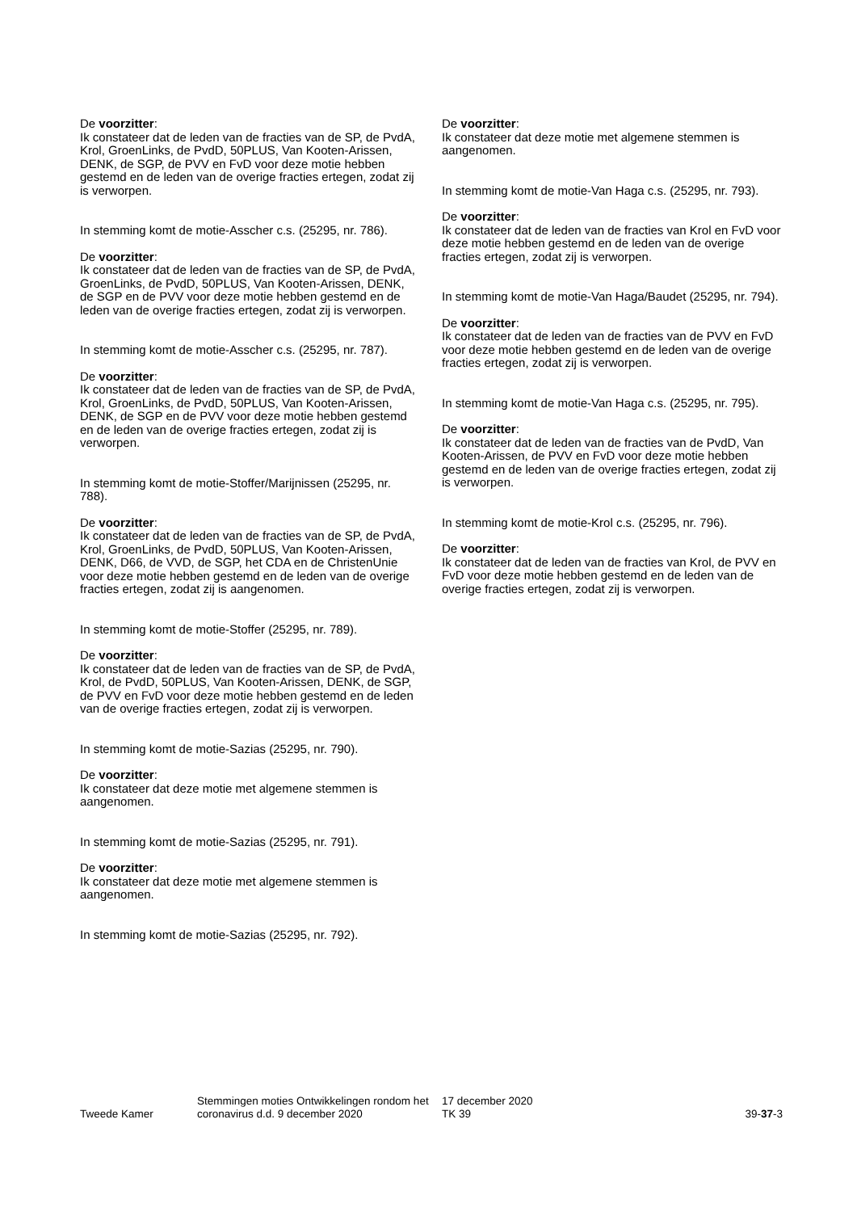De voorzitter:
Ik constateer dat de leden van de fracties van de SP, de PvdA, Krol, GroenLinks, de PvdD, 50PLUS, Van Kooten-Arissen, DENK, de SGP, de PVV en FvD voor deze motie hebben gestemd en de leden van de overige fracties ertegen, zodat zij is verworpen.
In stemming komt de motie-Asscher c.s. (25295, nr. 786).
De voorzitter:
Ik constateer dat de leden van de fracties van de SP, de PvdA, GroenLinks, de PvdD, 50PLUS, Van Kooten-Arissen, DENK, de SGP en de PVV voor deze motie hebben gestemd en de leden van de overige fracties ertegen, zodat zij is verworpen.
In stemming komt de motie-Asscher c.s. (25295, nr. 787).
De voorzitter:
Ik constateer dat de leden van de fracties van de SP, de PvdA, Krol, GroenLinks, de PvdD, 50PLUS, Van Kooten-Arissen, DENK, de SGP en de PVV voor deze motie hebben gestemd en de leden van de overige fracties ertegen, zodat zij is verworpen.
In stemming komt de motie-Stoffer/Marijnissen (25295, nr. 788).
De voorzitter:
Ik constateer dat de leden van de fracties van de SP, de PvdA, Krol, GroenLinks, de PvdD, 50PLUS, Van Kooten-Arissen, DENK, D66, de VVD, de SGP, het CDA en de ChristenUnie voor deze motie hebben gestemd en de leden van de overige fracties ertegen, zodat zij is aangenomen.
In stemming komt de motie-Stoffer (25295, nr. 789).
De voorzitter:
Ik constateer dat de leden van de fracties van de SP, de PvdA, Krol, de PvdD, 50PLUS, Van Kooten-Arissen, DENK, de SGP, de PVV en FvD voor deze motie hebben gestemd en de leden van de overige fracties ertegen, zodat zij is verworpen.
In stemming komt de motie-Sazias (25295, nr. 790).
De voorzitter:
Ik constateer dat deze motie met algemene stemmen is aangenomen.
In stemming komt de motie-Sazias (25295, nr. 791).
De voorzitter:
Ik constateer dat deze motie met algemene stemmen is aangenomen.
In stemming komt de motie-Sazias (25295, nr. 792).
De voorzitter:
Ik constateer dat deze motie met algemene stemmen is aangenomen.
In stemming komt de motie-Van Haga c.s. (25295, nr. 793).
De voorzitter:
Ik constateer dat de leden van de fracties van Krol en FvD voor deze motie hebben gestemd en de leden van de overige fracties ertegen, zodat zij is verworpen.
In stemming komt de motie-Van Haga/Baudet (25295, nr. 794).
De voorzitter:
Ik constateer dat de leden van de fracties van de PVV en FvD voor deze motie hebben gestemd en de leden van de overige fracties ertegen, zodat zij is verworpen.
In stemming komt de motie-Van Haga c.s. (25295, nr. 795).
De voorzitter:
Ik constateer dat de leden van de fracties van de PvdD, Van Kooten-Arissen, de PVV en FvD voor deze motie hebben gestemd en de leden van de overige fracties ertegen, zodat zij is verworpen.
In stemming komt de motie-Krol c.s. (25295, nr. 796).
De voorzitter:
Ik constateer dat de leden van de fracties van Krol, de PVV en FvD voor deze motie hebben gestemd en de leden van de overige fracties ertegen, zodat zij is verworpen.
Tweede Kamer
Stemmingen moties Ontwikkelingen rondom het coronavirus d.d. 9 december 2020
17 december 2020
TK 39
39-37-3